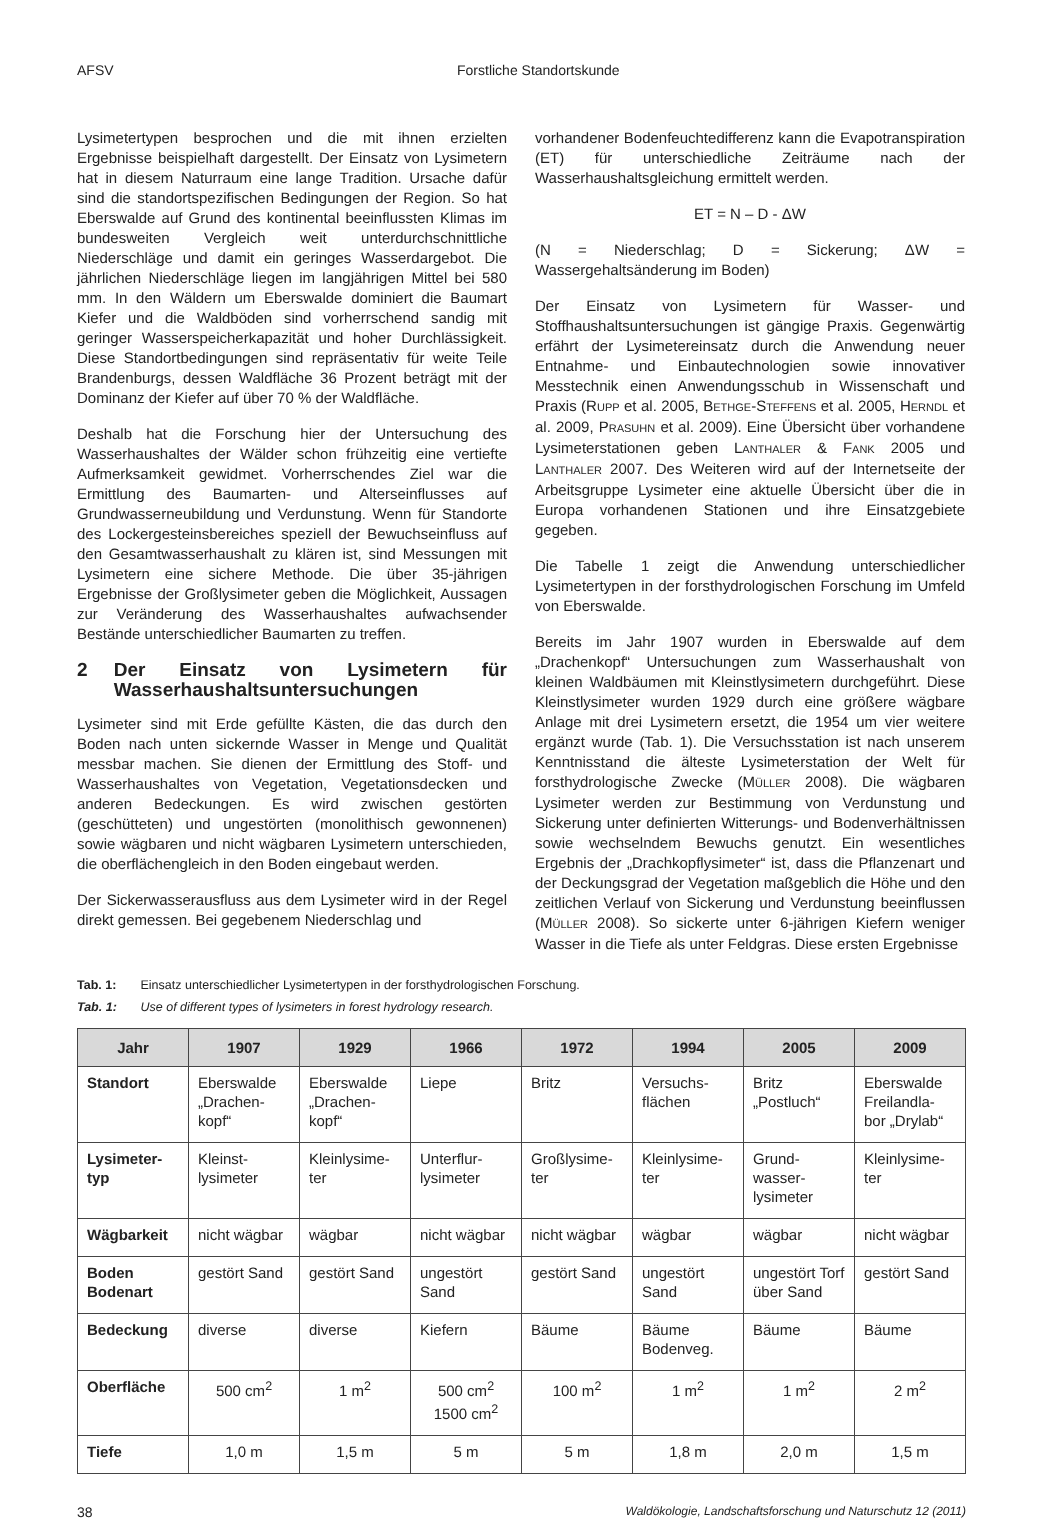AFSV Forstliche Standortskunde
Lysimetertypen besprochen und die mit ihnen erzielten Ergebnisse beispielhaft dargestellt. Der Einsatz von Lysimetern hat in diesem Naturraum eine lange Tradition. Ursache dafür sind die standortspezifischen Bedingungen der Region. So hat Eberswalde auf Grund des kontinental beeinflussten Klimas im bundesweiten Vergleich weit unterdurchschnittliche Niederschläge und damit ein geringes Wasserdargebot. Die jährlichen Niederschläge liegen im langjährigen Mittel bei 580 mm. In den Wäldern um Eberswalde dominiert die Baumart Kiefer und die Waldböden sind vorherrschend sandig mit geringer Wasserspeicherkapazität und hoher Durchlässigkeit. Diese Standortbedingungen sind repräsentativ für weite Teile Brandenburgs, dessen Waldfläche 36 Prozent beträgt mit der Dominanz der Kiefer auf über 70 % der Waldfläche.
Deshalb hat die Forschung hier der Untersuchung des Wasserhaushaltes der Wälder schon frühzeitig eine vertiefte Aufmerksamkeit gewidmet. Vorherrschendes Ziel war die Ermittlung des Baumarten- und Alterseinflusses auf Grundwasserneubildung und Verdunstung. Wenn für Standorte des Lockergesteinsbereiches speziell der Bewuchseinfluss auf den Gesamtwasserhaushalt zu klären ist, sind Messungen mit Lysimetern eine sichere Methode. Die über 35-jährigen Ergebnisse der Großlysimeter geben die Möglichkeit, Aussagen zur Veränderung des Wasserhaushaltes aufwachsender Bestände unterschiedlicher Baumarten zu treffen.
2 Der Einsatz von Lysimetern für Wasserhaushaltsuntersuchungen
Lysimeter sind mit Erde gefüllte Kästen, die das durch den Boden nach unten sickernde Wasser in Menge und Qualität messbar machen. Sie dienen der Ermittlung des Stoff- und Wasserhaushaltes von Vegetation, Vegetationsdecken und anderen Bedeckungen. Es wird zwischen gestörten (geschütteten) und ungestörten (monolithisch gewonnenen) sowie wägbaren und nicht wägbaren Lysimetern unterschieden, die oberflächengleich in den Boden eingebaut werden.
Der Sickerwasserausfluss aus dem Lysimeter wird in der Regel direkt gemessen. Bei gegebenem Niederschlag und
vorhandener Bodenfeuchtedifferenz kann die Evapotranspiration (ET) für unterschiedliche Zeiträume nach der Wasserhaushaltsgleichung ermittelt werden.
ET = N – D - ΔW
(N = Niederschlag; D = Sickerung; ΔW = Wassergehaltsänderung im Boden)
Der Einsatz von Lysimetern für Wasser- und Stoffhaushaltsuntersuchungen ist gängige Praxis. Gegenwärtig erfährt der Lysimetereinsatz durch die Anwendung neuer Entnahme- und Einbautechnologien sowie innovativer Messtechnik einen Anwendungsschub in Wissenschaft und Praxis (RUPP et al. 2005, BETHGE-STEFFENS et al. 2005, HERNDL et al. 2009, PRASUHN et al. 2009). Eine Übersicht über vorhandene Lysimeterstationen geben LANTHALER & FANK 2005 und LANTHALER 2007. Des Weiteren wird auf der Internetseite der Arbeitsgruppe Lysimeter eine aktuelle Übersicht über die in Europa vorhandenen Stationen und ihre Einsatzgebiete gegeben.
Die Tabelle 1 zeigt die Anwendung unterschiedlicher Lysimetertypen in der forsthydrologischen Forschung im Umfeld von Eberswalde.
Bereits im Jahr 1907 wurden in Eberswalde auf dem „Drachenkopf“ Untersuchungen zum Wasserhaushalt von kleinen Waldbäumen mit Kleinstlysimetern durchgeführt. Diese Kleinstlysimeter wurden 1929 durch eine größere wägbare Anlage mit drei Lysimetern ersetzt, die 1954 um vier weitere ergänzt wurde (Tab. 1). Die Versuchsstation ist nach unserem Kenntnisstand die älteste Lysimeterstation der Welt für forsthydrologische Zwecke (MÜLLER 2008). Die wägbaren Lysimeter werden zur Bestimmung von Verdunstung und Sickerung unter definierten Witterungs- und Bodenverhältnissen sowie wechselndem Bewuchs genutzt. Ein wesentliches Ergebnis der „Drachkopflysimeter“ ist, dass die Pflanzenart und der Deckungsgrad der Vegetation maßgeblich die Höhe und den zeitlichen Verlauf von Sickerung und Verdunstung beeinflussen (MÜLLER 2008). So sickerte unter 6-jährigen Kiefern weniger Wasser in die Tiefe als unter Feldgras. Diese ersten Ergebnisse
Tab. 1: Einsatz unterschiedlicher Lysimetertypen in der forsthydrologischen Forschung.
Tab. 1: Use of different types of lysimeters in forest hydrology research.
| Jahr | 1907 | 1929 | 1966 | 1972 | 1994 | 2005 | 2009 |
| --- | --- | --- | --- | --- | --- | --- | --- |
| Standort | Eberswalde „Drachen-kopf“ | Eberswalde „Drachen-kopf“ | Liepe | Britz | Versuchs-flächen | Britz „Postluch“ | Eberswalde Freilandla-bor „Drylab“ |
| Lysimeter-typ | Kleinst-lysimeter | Kleinlysime-ter | Unterflur-lysimeter | Großlysime-ter | Kleinlysime-ter | Grund-wasser-lysimeter | Kleinlysime-ter |
| Wägbarkeit | nicht wägbar | wägbar | nicht wägbar | nicht wägbar | wägbar | wägbar | nicht wägbar |
| Boden Bodenart | gestört Sand | gestört Sand | ungestört Sand | gestört Sand | ungestört Sand | ungestört Torf über Sand | gestört Sand |
| Bedeckung | diverse | diverse | Kiefern | Bäume | Bäume Bodenveg. | Bäume | Bäume |
| Oberfläche | 500 cm<sup>2</sup> | 1 m<sup>2</sup> | 500 cm<sup>2</sup> 1500 cm<sup>2</sup> | 100 m<sup>2</sup> | 1 m<sup>2</sup> | 1 m<sup>2</sup> | 2 m<sup>2</sup> |
| Tiefe | 1,0 m | 1,5 m | 5 m | 5 m | 1,8 m | 2,0 m | 1,5 m |
38 Waldökologie, Landschaftsforschung und Naturschutz 12 (2011)